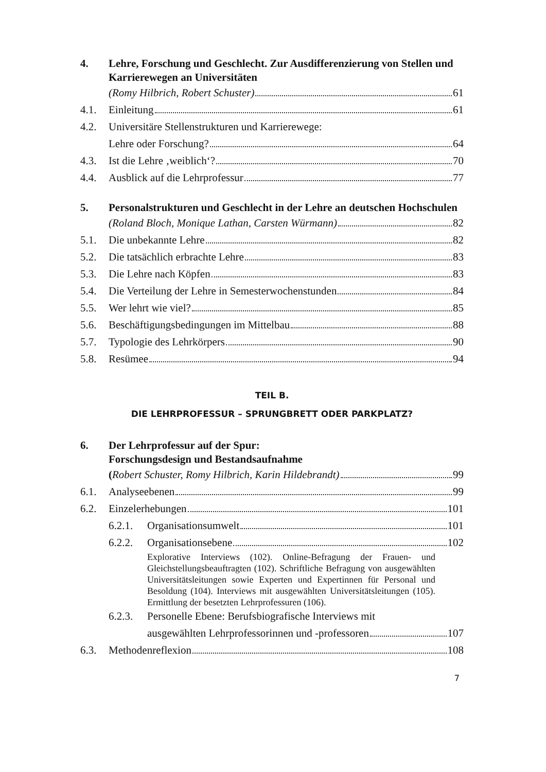4. Lehre, Forschung und Geschlecht. Zur Ausdifferenzierung von Stellen und Karrierewegen an Universitäten
(Romy Hilbrich, Robert Schuster) 61
4.1. Einleitung 61
4.2. Universitäre Stellenstrukturen und Karrierewege:
Lehre oder Forschung? 64
4.3. Ist die Lehre ‚weiblich‘? 70
4.4. Ausblick auf die Lehrprofessur 77
5. Personalstrukturen und Geschlecht in der Lehre an deutschen Hochschulen
(Roland Bloch, Monique Lathan, Carsten Würmann) 82
5.1. Die unbekannte Lehre 82
5.2. Die tatsächlich erbrachte Lehre 83
5.3. Die Lehre nach Köpfen 83
5.4. Die Verteilung der Lehre in Semesterwochenstunden 84
5.5. Wer lehrt wie viel? 85
5.6. Beschäftigungsbedingungen im Mittelbau 88
5.7. Typologie des Lehrkörpers 90
5.8. Resümee 94
TEIL B.
DIE LEHRPROFESSUR – SPRUNGBRETT ODER PARKPLATZ?
6. Der Lehrprofessur auf der Spur:
Forschungsdesign und Bestandsaufnahme
(Robert Schuster, Romy Hilbrich, Karin Hildebrandt) 99
6.1. Analyseebenen 99
6.2. Einzelerhebungen 101
6.2.1.
Organisationsumwelt 101
6.2.2.
Organisationsebene 102
Explorative Interviews (102). Online-Befragung der Frauen- und Gleichstellungsbeauftragten (102). Schriftliche Befragung von ausgewählten Universitätsleitungen sowie Experten und Expertinnen für Personal und Besoldung (104). Interviews mit ausgewählten Universitätsleitungen (105). Ermittlung der besetzten Lehrprofessuren (106).
6.2.3.
Personelle Ebene: Berufsbiografische Interviews mit
ausgewählten Lehrprofessorinnen und -professoren 107
6.3. Methodenreflexion 108
7